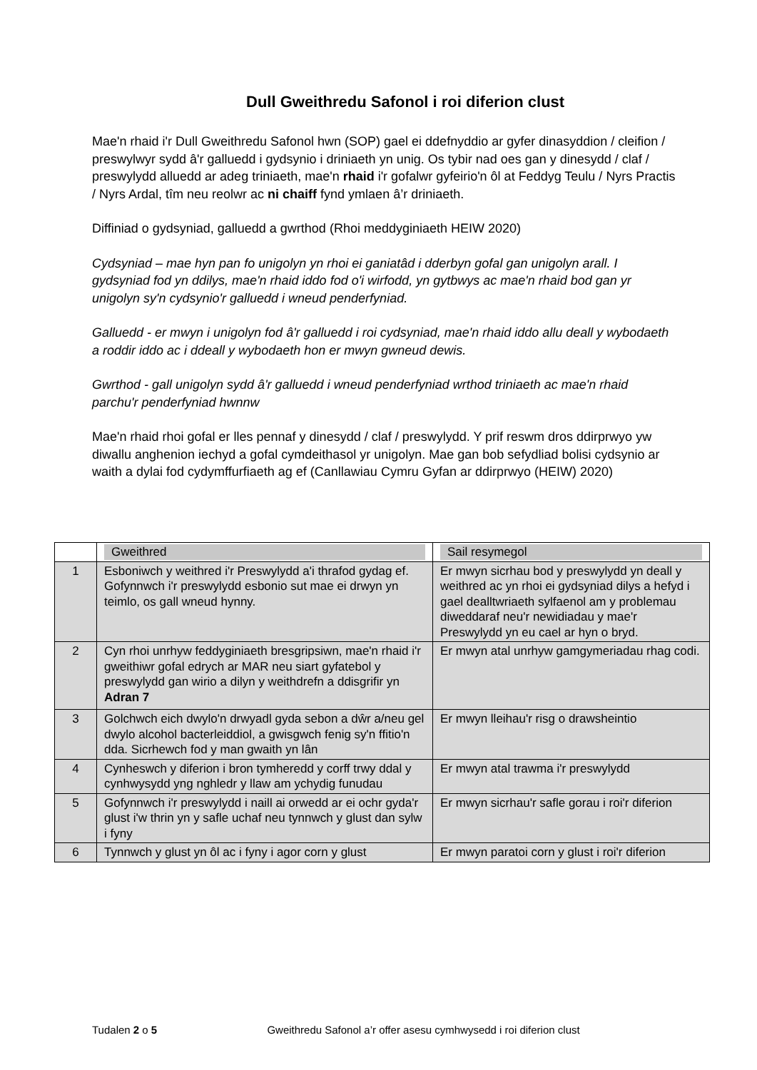Dull Gweithredu Safonol i roi diferion clust
Mae'n rhaid i'r Dull Gweithredu Safonol hwn (SOP) gael ei ddefnyddio ar gyfer dinasyddion / cleifion / preswylwyr sydd â'r galluedd i gydsynio i driniaeth yn unig. Os tybir nad oes gan y dinesydd / claf / preswylydd alluedd ar adeg triniaeth, mae'n rhaid i'r gofalwr gyfeirio'n ôl at Feddyg Teulu / Nyrs Practis / Nyrs Ardal, tîm neu reolwr ac ni chaiff fynd ymlaen â’r driniaeth.
Diffiniad o gydsyniad, galluedd a gwrthod (Rhoi meddyginiaeth HEIW 2020)
Cydsyniad – mae hyn pan fo unigolyn yn rhoi ei ganiatâd i dderbyn gofal gan unigolyn arall. I gydsyniad fod yn ddilys, mae'n rhaid iddo fod o'i wirfodd, yn gytbwys ac mae'n rhaid bod gan yr unigolyn sy'n cydsynio'r galluedd i wneud penderfyniad.
Galluedd - er mwyn i unigolyn fod â'r galluedd i roi cydsyniad, mae'n rhaid iddo allu deall y wybodaeth a roddir iddo ac i ddeall y wybodaeth hon er mwyn gwneud dewis.
Gwrthod - gall unigolyn sydd â'r galluedd i wneud penderfyniad wrthod triniaeth ac mae'n rhaid parchu'r penderfyniad hwnnw
Mae'n rhaid rhoi gofal er lles pennaf y dinesydd / claf / preswylydd. Y prif reswm dros ddirprwyo yw diwallu anghenion iechyd a gofal cymdeithasol yr unigolyn. Mae gan bob sefydliad bolisi cydsynio ar waith a dylai fod cydymffurfiaeth ag ef (Canllawiau Cymru Gyfan ar ddirprwyo (HEIW) 2020)
| | Gweithred | Sail resymegol |
| --- | --- | --- |
| 1 | Esboniwch y weithred i'r Preswylydd a'i thrafod gydag ef. Gofynnwch i'r preswylydd esbonio sut mae ei drwyn yn teimlo, os gall wneud hynny. | Er mwyn sicrhau bod y preswylydd yn deall y weithred ac yn rhoi ei gydsyniad dilys a hefyd i gael dealltwriaeth sylfaenol am y problemau diweddaraf neu'r newidiadau y mae'r Preswylydd yn eu cael ar hyn o bryd. |
| 2 | Cyn rhoi unrhyw feddyginiaeth bresgripsiwn, mae'n rhaid i'r gweithiwr gofal edrych ar MAR neu siart gyfatebol y preswylydd gan wirio a dilyn y weithdrefn a ddisgrifir yn Adran 7 | Er mwyn atal unrhyw gamgymeriadau rhag codi. |
| 3 | Golchwch eich dwylo'n drwyadl gyda sebon a dŵr a/neu gel dwylo alcohol bacterleiddiol, a gwisgwch fenig sy'n ffitio'n dda. Sicrhewch fod y man gwaith yn lân | Er mwyn lleihau'r risg o drawsheintio |
| 4 | Cynheswch y diferion i bron tymheredd y corff trwy ddal y cynhwysydd yng nghledr y llaw am ychydig funudau | Er mwyn atal trawma i'r preswylydd |
| 5 | Gofynnwch i'r preswylydd i naill ai orwedd ar ei ochr gyda'r glust i'w thrin yn y safle uchaf neu tynnwch y glust dan sylw i fyny | Er mwyn sicrhau'r safle gorau i roi'r diferion |
| 6 | Tynnwch y glust yn ôl ac i fyny i agor corn y glust | Er mwyn paratoi corn y glust i roi'r diferion |
Tudalen 2 o 5 Gweithredu Safonol a’r offer asesu cymhwysedd i roi diferion clust